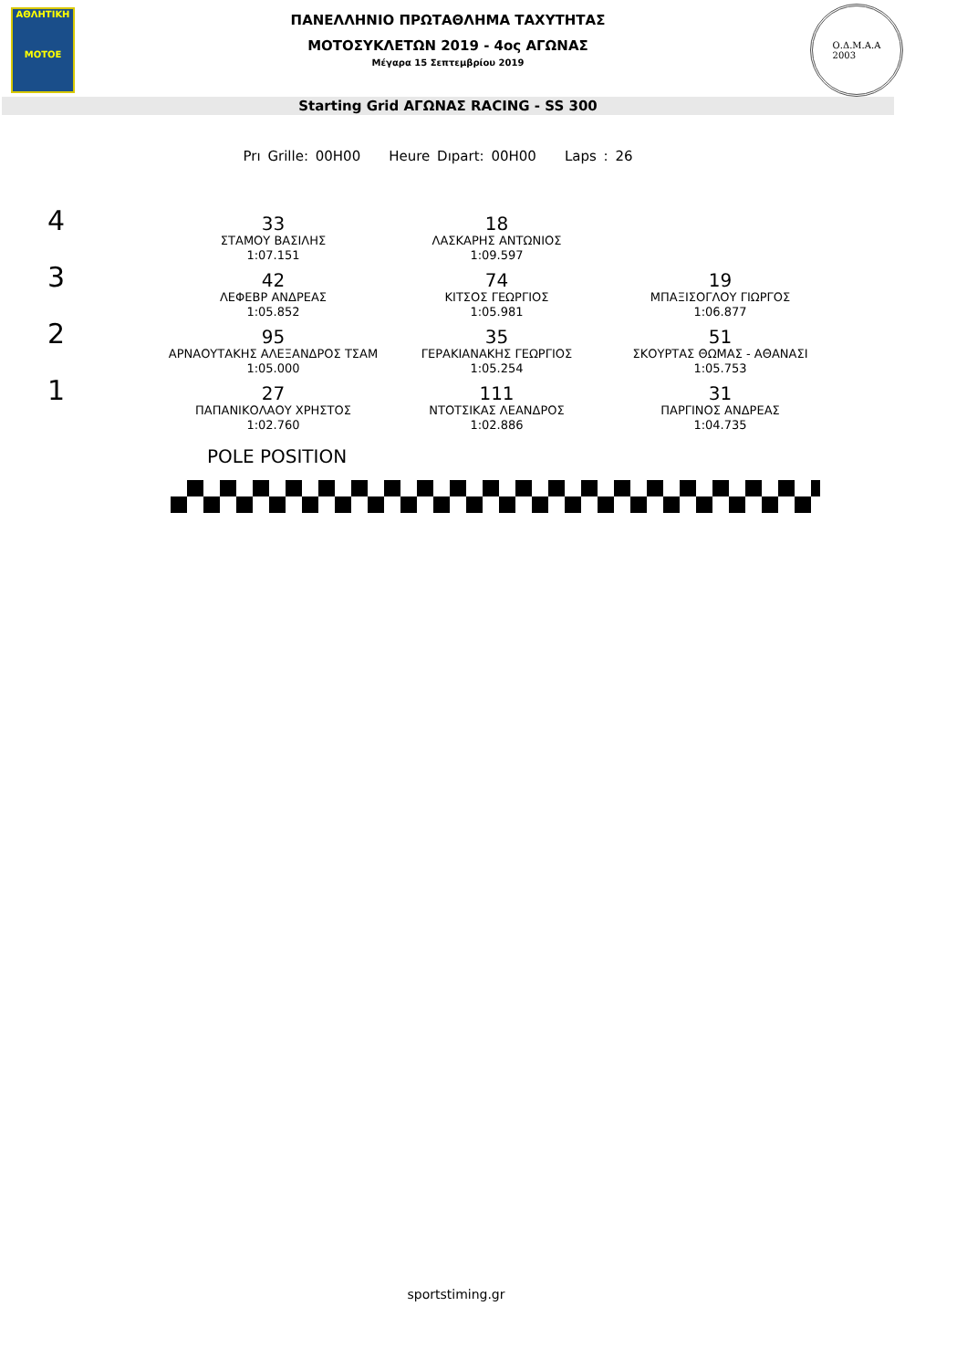ΑΘΛΗΤΙΚΗ
MOTOE
ΠΑΝΕΛΛΗΝΙΟ ΠΡΩΤΑΘΛΗΜΑ ΤΑΧΥΤΗΤΑΣ
ΜΟΤΟΣΥΚΛΕΤΩΝ 2019 - 4ος ΑΓΩΝΑΣ
Μέγαρα 15 Σεπτεμβρίου 2019
Ο.Δ.Μ.Α.Α
2003
Starting Grid ΑΓΩΝΑΣ RACING - SS 300
Prı Grille: 00H00 Heure Dıpart: 00H00 Laps : 26
| 4 | 33 ΣΤΑΜΟΥ ΒΑΣΙΛΗΣ 1:07.151 | 18 ΛΑΣΚΑΡΗΣ ΑΝΤΩΝΙΟΣ 1:09.597 | |
| 3 | 42 ΛΕΦΕΒΡ ΑΝΔΡΕΑΣ 1:05.852 | 74 ΚΙΤΣΟΣ ΓΕΩΡΓΙΟΣ 1:05.981 | 19 ΜΠΑΞΙΣΟΓΛΟΥ ΓΙΩΡΓΟΣ 1:06.877 |
| 2 | 95 ΑΡΝΑΟΥΤΑΚΗΣ ΑΛΕΞΑΝΔΡΟΣ ΤΣΑΜ 1:05.000 | 35 ΓΕΡΑΚΙΑΝΑΚΗΣ ΓΕΩΡΓΙΟΣ 1:05.254 | 51 ΣΚΟΥΡΤΑΣ ΘΩΜΑΣ - ΑΘΑΝΑΣΙ 1:05.753 |
| 1 | 27 ΠΑΠΑΝΙΚΟΛΑΟΥ ΧΡΗΣΤΟΣ 1:02.760 | 111 ΝΤΟΤΣΙΚΑΣ ΛΕΑΝΔΡΟΣ 1:02.886 | 31 ΠΑΡΓΙΝΟΣ ΑΝΔΡΕΑΣ 1:04.735 |
POLE POSITION
sportstiming.gr